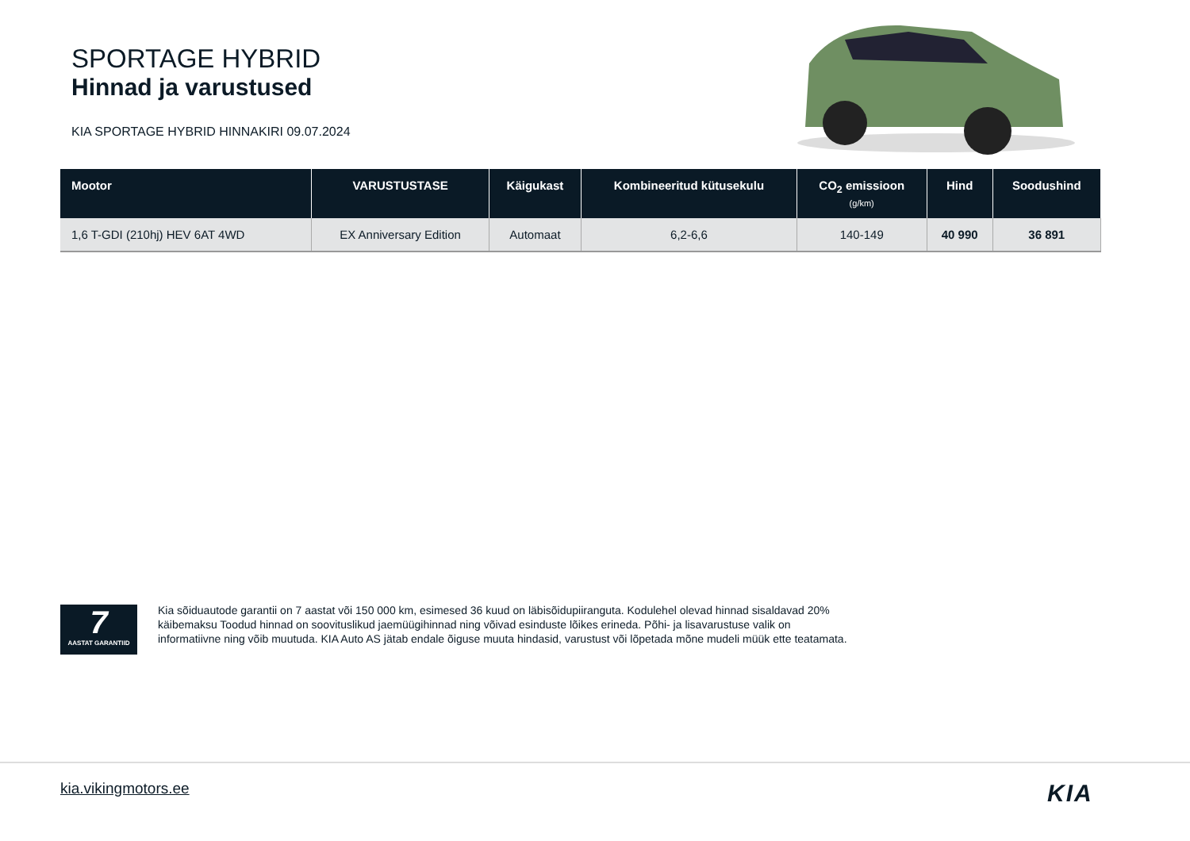SPORTAGE HYBRID
Hinnad ja varustused
KIA SPORTAGE HYBRID HINNAKIRI 09.07.2024
| Mootor | VARUSTUSTASE | Käigukast | Kombineeritud kütusekulu | CO<sub>2</sub> emissioon (g/km) | Hind | Soodushind |
| --- | --- | --- | --- | --- | --- | --- |
| 1,6 T-GDI (210hj) HEV 6AT 4WD | EX Anniversary Edition | Automaat | 6,2-6,6 | 140-149 | 40 990 | 36 891 |
7
AASTAT GARANTIID
Kia sõiduautode garantii on 7 aastat või 150 000 km, esimesed 36 kuud on läbisõidupiiranguta. Kodulehel olevad hinnad sisaldavad 20% käibemaksu Toodud hinnad on soovituslikud jaemüügihinnad ning võivad esinduste lõikes erineda. Põhi- ja lisavarustuse valik on informatiivne ning võib muutuda. KIA Auto AS jätab endale õiguse muuta hindasid, varustust või lõpetada mõne mudeli müük ette teatamata.
kia.vikingmotors.ee KIA